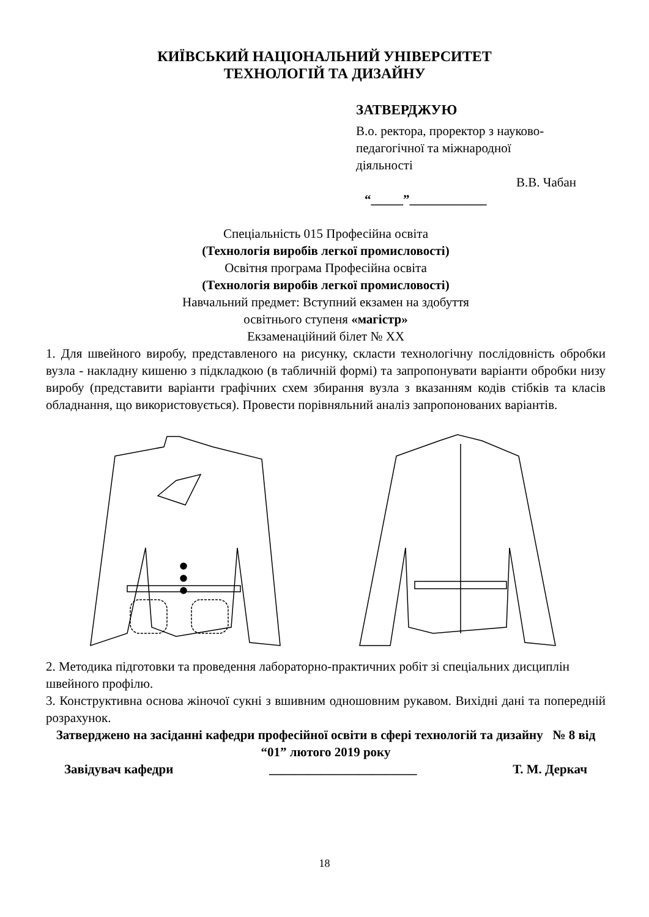КИЇВСЬКИЙ НАЦІОНАЛЬНИЙ УНІВЕРСИТЕТ
ТЕХНОЛОГІЙ ТА ДИЗАЙНУ
ЗАТВЕРДЖУЮ
В.о. ректора, проректор з науково-
педагогічної та міжнародної
діяльності
В.В. Чабан
“_____”____________
Спеціальність 015 Професійна освіта
(Технологія виробів легкої промисловості)
Освітня програма Професійна освіта
(Технологія виробів легкої промисловості)
Навчальний предмет: Вступний екзамен на здобуття
освітнього ступеня «магістр»
Екзаменаційний білет № ХХ
1. Для швейного виробу, представленого на рисунку, скласти технологічну послідовність обробки вузла - накладну кишеню з підкладкою (в табличній формі) та запропонувати варіанти обробки низу виробу (представити варіанти графічних схем збирання вузла з вказанням кодів стібків та класів обладнання, що використовується). Провести порівняльний аналіз запропонованих варіантів.
2. Методика підготовки та проведення лабораторно-практичних робіт зі спеціальних дисциплін швейного профілю.
3. Конструктивна основа жіночої сукні з вшивним одношовним рукавом. Вихідні дані та попередній розрахунок.
Затверджено на засіданні кафедри професійної освіти в сфері технологій та дизайну № 8 від “01” лютого 2019 року
Завідувач кафедри _______________________ Т. М. Деркач
18